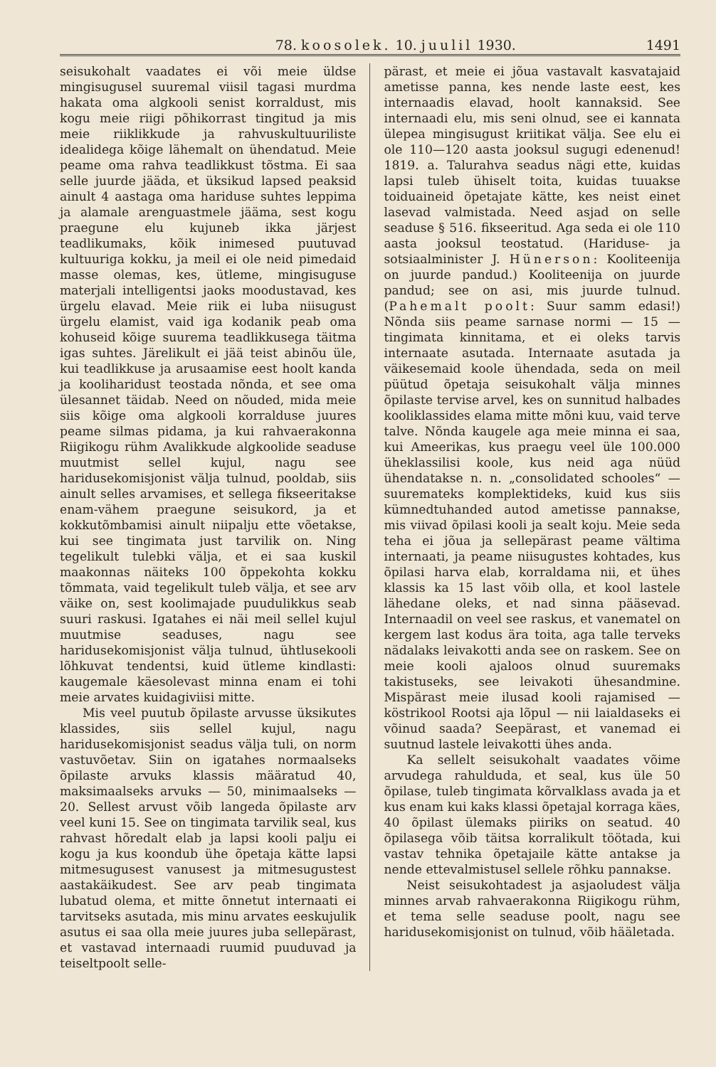78. koosolek. 10. juulil 1930. 1491
seisukohalt vaadates ei või meie üldse mingisugusel suuremal viisil tagasi murdma hakata oma algkooli senist korraldust, mis kogu meie riigi põhikorrast tingitud ja mis meie riiklikkude ja rahvuskultuuriliste idealidega kõige lähemalt on ühendatud. Meie peame oma rahva teadlikkust tõstma. Ei saa selle juurde jääda, et üksikud lapsed peaksid ainult 4 aastaga oma hariduse suhtes leppima ja alamale arenguastmele jääma, sest kogu praegune elu kujuneb ikka järjest teadlikumaks, kõik inimesed puutuvad kultuuriga kokku, ja meil ei ole neid pimedaid masse olemas, kes, ütleme, mingisuguse materjali intelligentsi jaoks moodustavad, kes ürgelu elavad. Meie riik ei luba niisugust ürgelu elamist, vaid iga kodanik peab oma kohuseid kõige suurema teadlikkusega täitma igas suhtes. Järelikult ei jää teist abinõu üle, kui teadlikkuse ja arusaamise eest hoolt kanda ja kooliharidust teostada nõnda, et see oma ülesannet täidab. Need on nõuded, mida meie siis kõige oma algkooli korralduse juures peame silmas pidama, ja kui rahvaerakonna Riigikogu rühm Avalikkude algkoolide seaduse muutmist sellel kujul, nagu see haridusekomisjonist välja tulnud, pooldab, siis ainult selles arvamises, et sellega fikseeritakse enam-vähem praegune seisukord, ja et kokkutõmbamisi ainult niipalju ette võetakse, kui see tingimata just tarvilik on. Ning tegelikult tulebki välja, et ei saa kuskil maakonnas näiteks 100 õppekohta kokku tõmmata, vaid tegelikult tuleb välja, et see arv väike on, sest koolimajade puudulikkus seab suuri raskusi. Igatahes ei näi meil sellel kujul muutmise seaduses, nagu see haridusekomisjonist välja tulnud, ühtlusekooli lõhkuvat tendentsi, kuid ütleme kindlasti: kaugemale käesolevast minna enam ei tohi meie arvates kuidagiviisi mitte.
Mis veel puutub õpilaste arvusse üksikutes klassides, siis sellel kujul, nagu haridusekomisjonist seadus välja tuli, on norm vastuvõetav. Siin on igatahes normaalseks õpilaste arvuks klassis määratud 40, maksimaalseks arvuks — 50, minimaalseks — 20. Sellest arvust võib langeda õpilaste arv veel kuni 15. See on tingimata tarvilik seal, kus rahvast hõredalt elab ja lapsi kooli palju ei kogu ja kus koondub ühe õpetaja kätte lapsi mitmesugusest vanusest ja mitmesugustest aastakäikudest. See arv peab tingimata lubatud olema, et mitte õnnetut internaati ei tarvitseks asutada, mis minu arvates eeskujulik asutus ei saa olla meie juures juba sellepärast, et vastavad internaadi ruumid puuduvad ja teiseltpoolt selle-
pärast, et meie ei jõua vastavalt kasvatajaid ametisse panna, kes nende laste eest, kes internaadis elavad, hoolt kannaksid. See internaadi elu, mis seni olnud, see ei kannata ülepea mingisugust kriitikat välja. See elu ei ole 110—120 aasta jooksul sugugi edenenud! 1819. a. Talurahva seadus nägi ette, kuidas lapsi tuleb ühiselt toita, kuidas tuuakse toiduaineid õpetajate kätte, kes neist einet lasevad valmistada. Need asjad on selle seaduse § 516. fikseeritud. Aga seda ei ole 110 aasta jooksul teostatud. (Hariduse- ja sotsiaalminister J. Hünerson: Kooliteenija on juurde pandud.) Kooliteenija on juurde pandud; see on asi, mis juurde tulnud. (Pahemalt poolt: Suur samm edasi!) Nõnda siis peame sarnase normi — 15 — tingimata kinnitama, et ei oleks tarvis internaate asutada. Internaate asutada ja väikesemaid koole ühendada, seda on meil püütud õpetaja seisukohalt välja minnes õpilaste tervise arvel, kes on sunnitud halbades kooliklassides elama mitte mõni kuu, vaid terve talve. Nõnda kaugele aga meie minna ei saa, kui Ameerikas, kus praegu veel üle 100.000 üheklassilisi koole, kus neid aga nüüd ühendatakse n. n. „consolidated schooles“ — suuremateks komplektideks, kuid kus siis kümnedtuhanded autod ametisse pannakse, mis viivad õpilasi kooli ja sealt koju. Meie seda teha ei jõua ja sellepärast peame vältima internaati, ja peame niisugustes kohtades, kus õpilasi harva elab, korraldama nii, et ühes klassis ka 15 last võib olla, et kool lastele lähedane oleks, et nad sinna pääsevad. Internaadil on veel see raskus, et vanematel on kergem last kodus ära toita, aga talle terveks nädalaks leivakotti anda see on raskem. See on meie kooli ajaloos olnud suuremaks takistuseks, see leivakoti ühesandmine. Mispärast meie ilusad kooli rajamised — köstrikool Rootsi aja lõpul — nii laialdaseks ei võinud saada? Seepärast, et vanemad ei suutnud lastele leivakotti ühes anda.
Ka sellelt seisukohalt vaadates võime arvudega rahulduda, et seal, kus üle 50 õpilase, tuleb tingimata kõrvalklass avada ja et kus enam kui kaks klassi õpetajal korraga käes, 40 õpilast ülemaks piiriks on seatud. 40 õpilasega võib täitsa korralikult töötada, kui vastav tehnika õpetajaile kätte antakse ja nende ettevalmistusel sellele rõhku pannakse.
Neist seisukohtadest ja asjaoludest välja minnes arvab rahvaerakonna Riigikogu rühm, et tema selle seaduse poolt, nagu see haridusekomisjonist on tulnud, võib hääletada.